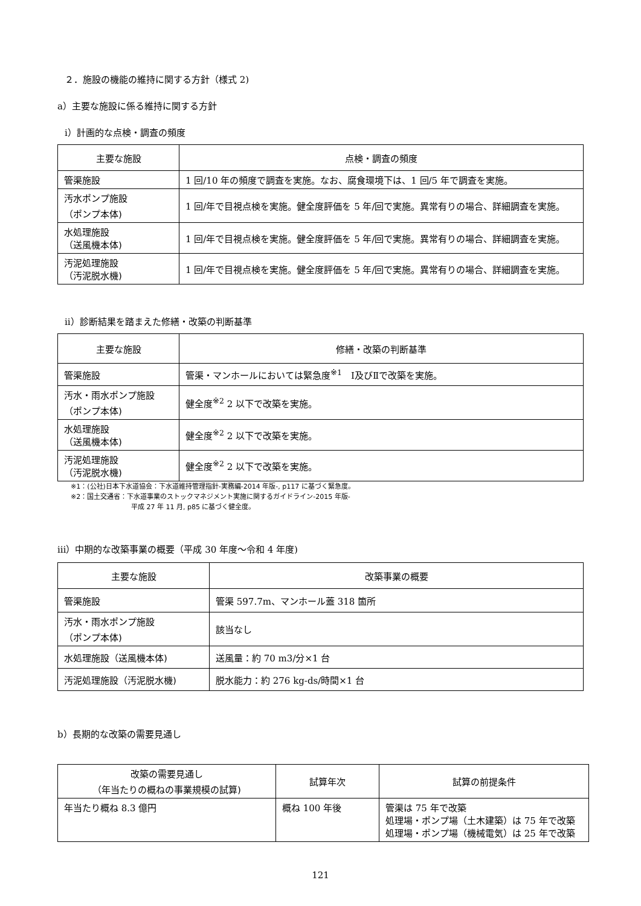２．施設の機能の維持に関する方針（様式 2)
a）主要な施設に係る維持に関する方針
ⅰ）計画的な点検・調査の頻度
| 主要な施設 | 点検・調査の頻度 |
| --- | --- |
| 管渠施設 | 1 回/10 年の頻度で調査を実施。なお、腐食環境下は、1 回/5 年で調査を実施。 |
| 汚水ポンプ施設 （ポンプ本体) | 1 回/年で目視点検を実施。健全度評価を 5 年/回で実施。異常有りの場合、詳細調査を実施。 |
| 水処理施設 （送風機本体) | 1 回/年で目視点検を実施。健全度評価を 5 年/回で実施。異常有りの場合、詳細調査を実施。 |
| 汚泥処理施設 （汚泥脱水機) | 1 回/年で目視点検を実施。健全度評価を 5 年/回で実施。異常有りの場合、詳細調査を実施。 |
ⅱ）診断結果を踏まえた修繕・改築の判断基準
| 主要な施設 | 修繕・改築の判断基準 |
| --- | --- |
| 管渠施設 | 管渠・マンホールにおいては緊急度<sup>※1</sup> Ⅰ及びⅡで改築を実施。 |
| 汚水・雨水ポンプ施設 （ポンプ本体) | 健全度<sup>※2</sup> 2 以下で改築を実施。 |
| 水処理施設 （送風機本体) | 健全度<sup>※2</sup> 2 以下で改築を実施。 |
| 汚泥処理施設 （汚泥脱水機) | 健全度<sup>※2</sup> 2 以下で改築を実施。 |
※1：(公社)日本下水道協会：下水道維持管理指針-実務編-2014 年版-, p117 に基づく緊急度。
※2：国土交通省：下水道事業のストックマネジメント実施に関するガイドライン-2015 年版-
平成 27 年 11 月, p85 に基づく健全度。
ⅲ）中期的な改築事業の概要（平成 30 年度～令和 4 年度)
| 主要な施設 | 改築事業の概要 |
| --- | --- |
| 管渠施設 | 管渠 597.7m、マンホール蓋 318 箇所 |
| 汚水・雨水ポンプ施設 （ポンプ本体) | 該当なし |
| 水処理施設（送風機本体) | 送風量：約 70 m3/分×1 台 |
| 汚泥処理施設（汚泥脱水機) | 脱水能力：約 276 kg-ds/時間×1 台 |
b）長期的な改築の需要見通し
| 改築の需要見通し （年当たりの概ねの事業規模の試算) | 試算年次 | 試算の前提条件 |
| --- | --- | --- |
| 年当たり概ね 8.3 億円 | 概ね 100 年後 | 管渠は 75 年で改築 処理場・ポンプ場（土木建築）は 75 年で改築 処理場・ポンプ場（機械電気）は 25 年で改築 |
121